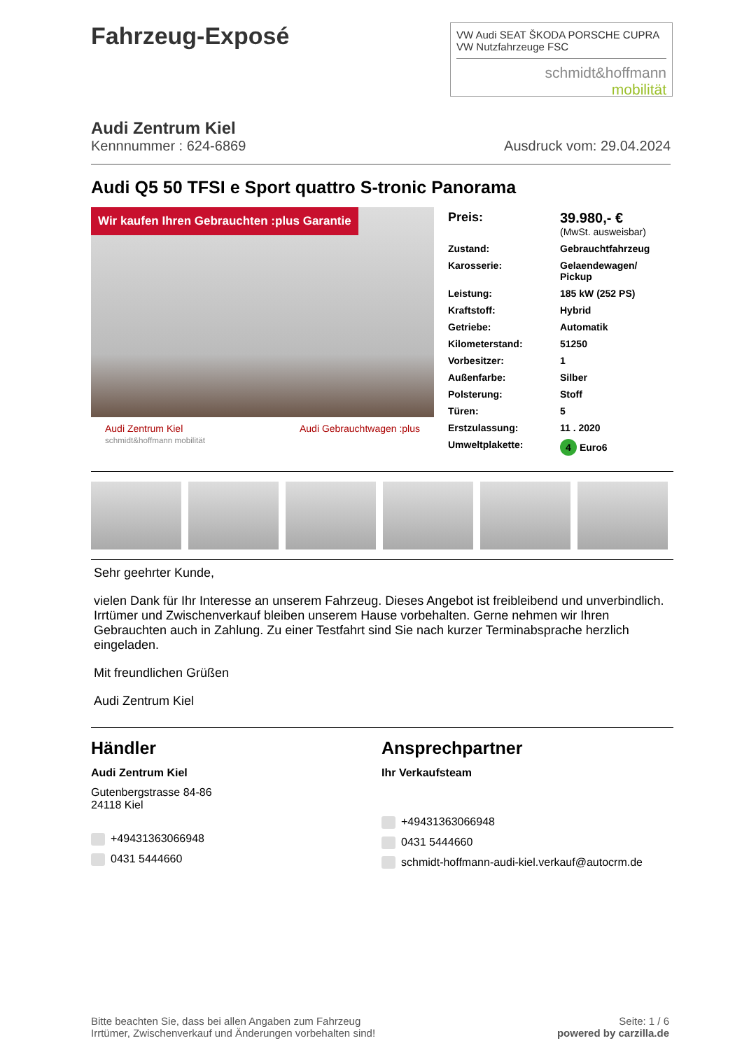Fahrzeug-Exposé
VW Audi SEAT ŠKODA PORSCHE CUPRA VW Nutzfahrzeuge FSC
schmidt&hoffmann
mobilität
Audi Zentrum Kiel
Kennnummer : 624-6869 Ausdruck vom: 29.04.2024
Audi Q5 50 TFSI e Sport quattro S-tronic Panorama
Wir kaufen Ihren Gebrauchten :plus Garantie
Audi Zentrum Kiel
schmidt&hoffmann mobilität Audi Gebrauchtwagen :plus
| Preis: | 39.980,- € (MwSt. ausweisbar) |
| Zustand: | Gebrauchtfahrzeug |
| Karosserie: | Gelaendewagen/ Pickup |
| Leistung: | 185 kW (252 PS) |
| Kraftstoff: | Hybrid |
| Getriebe: | Automatik |
| Kilometerstand: | 51250 |
| Vorbesitzer: | 1 |
| Außenfarbe: | Silber |
| Polsterung: | Stoff |
| Türen: | 5 |
| Erstzulassung: | 11 . 2020 |
| Umweltplakette: | 4 Euro6 |
Sehr geehrter Kunde,
vielen Dank für Ihr Interesse an unserem Fahrzeug. Dieses Angebot ist freibleibend und unverbindlich. Irrtümer und Zwischenverkauf bleiben unserem Hause vorbehalten. Gerne nehmen wir Ihren Gebrauchten auch in Zahlung. Zu einer Testfahrt sind Sie nach kurzer Terminabsprache herzlich eingeladen.
Mit freundlichen Grüßen
Audi Zentrum Kiel
Händler
Audi Zentrum Kiel
Gutenbergstrasse 84-86
24118 Kiel
+49431363066948
0431 5444660
Ansprechpartner
Ihr Verkaufsteam
+49431363066948
0431 5444660
schmidt-hoffmann-audi-kiel.verkauf@autocrm.de
Bitte beachten Sie, dass bei allen Angaben zum Fahrzeug
Irrtümer, Zwischenverkauf und Änderungen vorbehalten sind!
Seite: 1 / 6
powered by carzilla.de